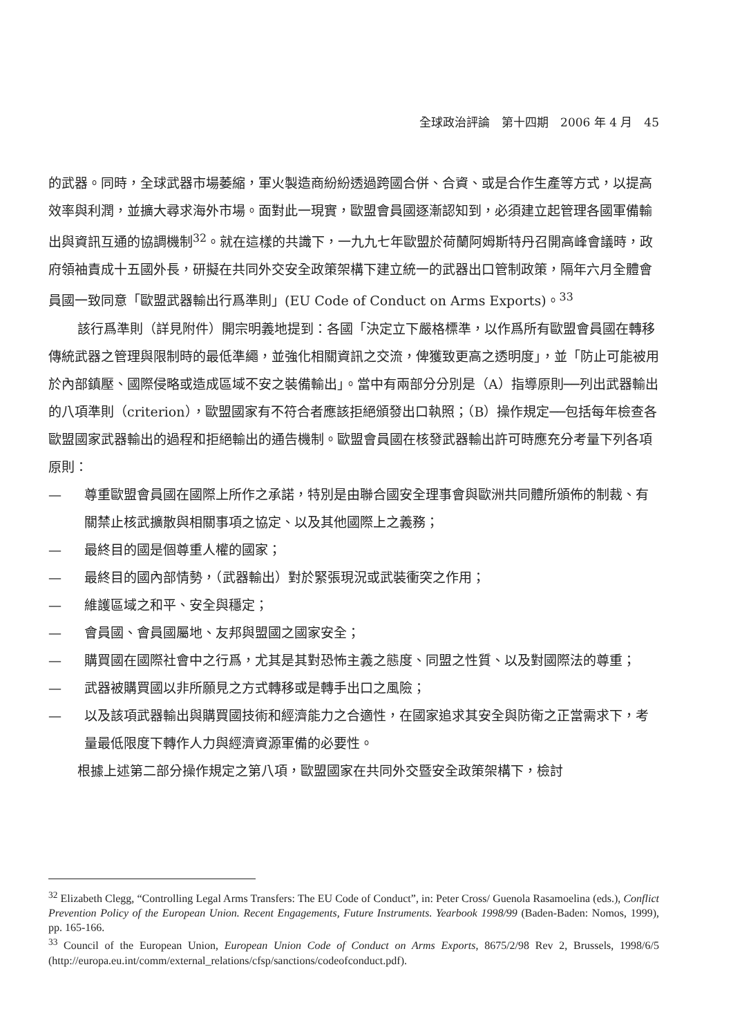全球政治評論　第十四期　2006 年 4 月　45
的武器。同時，全球武器市場萎縮，軍火製造商紛紛透過跨國合併、合資、或是合作生產等方式，以提高效率與利潤，並擴大尋求海外市場。面對此一現實，歐盟會員國逐漸認知到，必須建立起管理各國軍備輸出與資訊互通的協調機制<sup>32</sup>。就在這樣的共識下，一九九七年歐盟於荷蘭阿姆斯特丹召開高峰會議時，政府領袖責成十五國外長，研擬在共同外交安全政策架構下建立統一的武器出口管制政策，隔年六月全體會員國一致同意「歐盟武器輸出行爲準則」(EU Code of Conduct on Arms Exports)。<sup>33</sup>
該行爲準則（詳見附件）開宗明義地提到：各國「決定立下嚴格標準，以作爲所有歐盟會員國在轉移傳統武器之管理與限制時的最低準繩，並強化相關資訊之交流，俾獲致更高之透明度」，並「防止可能被用於內部鎮壓、國際侵略或造成區域不安之裝備輸出」。當中有兩部分分別是（A）指導原則──列出武器輸出的八項準則（criterion），歐盟國家有不符合者應該拒絕頒發出口執照；（B）操作規定──包括每年檢查各歐盟國家武器輸出的過程和拒絕輸出的通告機制。歐盟會員國在核發武器輸出許可時應充分考量下列各項原則：
— 尊重歐盟會員國在國際上所作之承諾，特別是由聯合國安全理事會與歐洲共同體所頒佈的制裁、有關禁止核武擴散與相關事項之協定、以及其他國際上之義務；
— 最終目的國是個尊重人權的國家；
— 最終目的國內部情勢，（武器輸出）對於緊張現況或武裝衝突之作用；
— 維護區域之和平、安全與穩定；
— 會員國、會員國屬地、友邦與盟國之國家安全；
— 購買國在國際社會中之行爲，尤其是其對恐怖主義之態度、同盟之性質、以及對國際法的尊重；
— 武器被購買國以非所願見之方式轉移或是轉手出口之風險；
— 以及該項武器輸出與購買國技術和經濟能力之合適性，在國家追求其安全與防衛之正當需求下，考量最低限度下轉作人力與經濟資源軍備的必要性。
根據上述第二部分操作規定之第八項，歐盟國家在共同外交暨安全政策架構下，檢討
<sup>32</sup> Elizabeth Clegg, “Controlling Legal Arms Transfers: The EU Code of Conduct”, in: Peter Cross/ Guenola Rasamoelina (eds.), Conflict Prevention Policy of the European Union. Recent Engagements, Future Instruments. Yearbook 1998/99 (Baden-Baden: Nomos, 1999), pp. 165-166.
<sup>33</sup> Council of the European Union, European Union Code of Conduct on Arms Exports, 8675/2/98 Rev 2, Brussels, 1998/6/5 (http://europa.eu.int/comm/external_relations/cfsp/sanctions/codeofconduct.pdf).